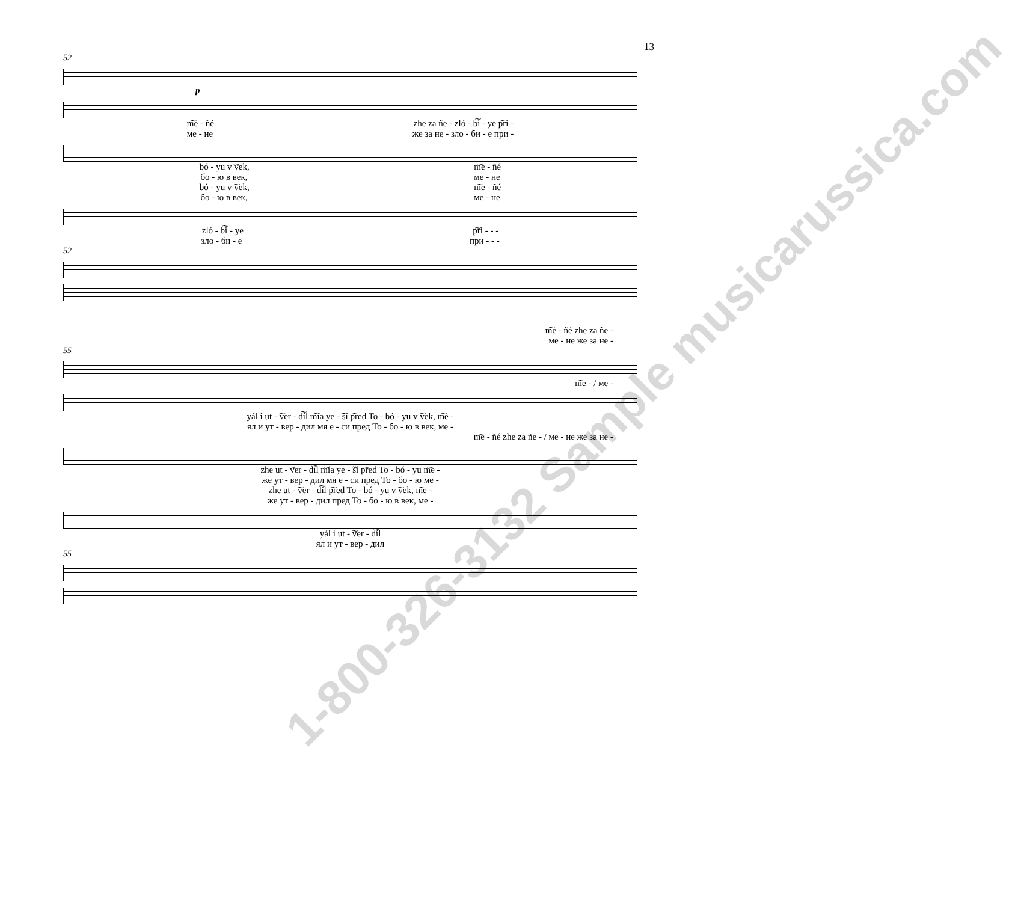13
52
p
m͠e - ñé zhe za ñe - zló - b͠i - ye p͠ri -
ме - не же за не - зло - би - е при -
bó - yu v ͠vek, m͠e - ñé
бо - ю в век, ме - не
bó - yu v ͠vek, m͠e - ñé
бо - ю в век, ме - не
zló - b͠i - ye p͠ri - - -
зло - би - е при - - -
52
m͠e - ñé zhe za ñe -
ме - не же за не -
55
m͠e - / ме -
yál i ut - ͠ver - d͠íl m͠ía ye - ͠ší p͠red To - bó - yu v ͠vek, m͠e -
ял и ут - вер - дил мя е - си пред То - бо - ю в век, ме -
m͠e - ñé zhe za ñe - / ме - не же за не -
zhe ut - ͠ver - d͠íl m͠ía ye - ͠ší p͠red To - bó - yu m͠e -
же ут - вер - дил мя е - си пред То - бо - ю ме -
zhe ut - ͠ver - d͠íl p͠red To - bó - yu v ͠vek, m͠e -
же ут - вер - дил пред То - бо - ю в век, ме -
yál i ut - ͠ver - d͠íl
ял и ут - вер - дил
55
1-800-326-3132 Sample musicarussica.com